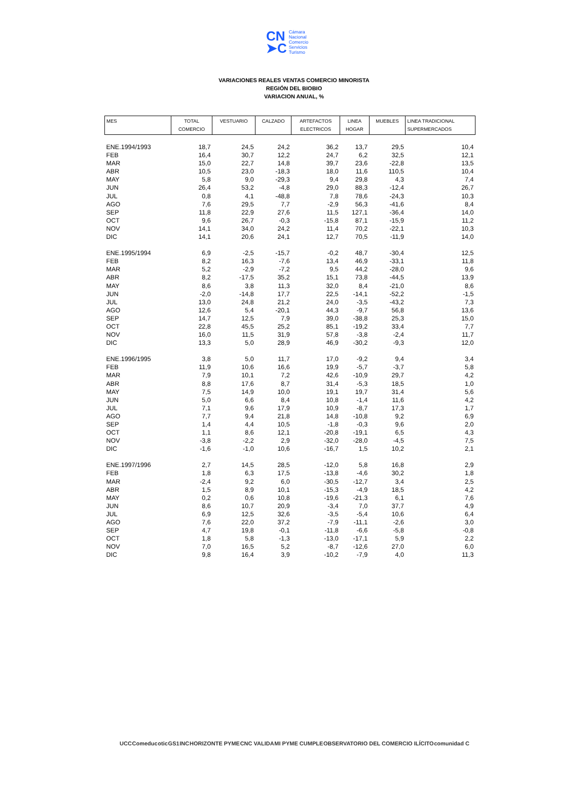CN
➤C
Cámara
Nacional
Comercio
Servicios
Turismo
VARIACIONES REALES VENTAS COMERCIO MINORISTA
REGIÓN DEL BIOBIO
VARIACION ANUAL, %
| MES | TOTAL COMERCIO | VESTUARIO | CALZADO | ARTEFACTOS ELECTRICOS | LINEA HOGAR | MUEBLES | LINEA TRADICIONAL SUPERMERCADOS |
| --- | --- | --- | --- | --- | --- | --- | --- |
| ENE.1994/1993 | 18,7 | 24,5 | 24,2 | 36,2 | 13,7 | 29,5 | 10,4 |
| FEB | 16,4 | 30,7 | 12,2 | 24,7 | 6,2 | 32,5 | 12,1 |
| MAR | 15,0 | 22,7 | 14,8 | 39,7 | 23,6 | -22,8 | 13,5 |
| ABR | 10,5 | 23,0 | -18,3 | 18,0 | 11,6 | 110,5 | 10,4 |
| MAY | 5,8 | 9,0 | -29,3 | 9,4 | 29,8 | 4,3 | 7,4 |
| JUN | 26,4 | 53,2 | -4,8 | 29,0 | 88,3 | -12,4 | 26,7 |
| JUL | 0,8 | 4,1 | -48,8 | 7,8 | 78,6 | -24,3 | 10,3 |
| AGO | 7,6 | 29,5 | 7,7 | -2,9 | 56,3 | -41,6 | 8,4 |
| SEP | 11,8 | 22,9 | 27,6 | 11,5 | 127,1 | -36,4 | 14,0 |
| OCT | 9,6 | 26,7 | -0,3 | -15,8 | 87,1 | -15,9 | 11,2 |
| NOV | 14,1 | 34,0 | 24,2 | 11,4 | 70,2 | -22,1 | 10,3 |
| DIC | 14,1 | 20,6 | 24,1 | 12,7 | 70,5 | -11,9 | 14,0 |
| ENE.1995/1994 | 6,9 | -2,5 | -15,7 | -0,2 | 48,7 | -30,4 | 12,5 |
| FEB | 8,2 | 16,3 | -7,6 | 13,4 | 46,9 | -33,1 | 11,8 |
| MAR | 5,2 | -2,9 | -7,2 | 9,5 | 44,2 | -28,0 | 9,6 |
| ABR | 8,2 | -17,5 | 35,2 | 15,1 | 73,8 | -44,5 | 13,9 |
| MAY | 8,6 | 3,8 | 11,3 | 32,0 | 8,4 | -21,0 | 8,6 |
| JUN | -2,0 | -14,8 | 17,7 | 22,5 | -14,1 | -52,2 | -1,5 |
| JUL | 13,0 | 24,8 | 21,2 | 24,0 | -3,5 | -43,2 | 7,3 |
| AGO | 12,6 | 5,4 | -20,1 | 44,3 | -9,7 | 56,8 | 13,6 |
| SEP | 14,7 | 12,5 | 7,9 | 39,0 | -38,8 | 25,3 | 15,0 |
| OCT | 22,8 | 45,5 | 25,2 | 85,1 | -19,2 | 33,4 | 7,7 |
| NOV | 16,0 | 11,5 | 31,9 | 57,8 | -3,8 | -2,4 | 11,7 |
| DIC | 13,3 | 5,0 | 28,9 | 46,9 | -30,2 | -9,3 | 12,0 |
| ENE.1996/1995 | 3,8 | 5,0 | 11,7 | 17,0 | -9,2 | 9,4 | 3,4 |
| FEB | 11,9 | 10,6 | 16,6 | 19,9 | -5,7 | -3,7 | 5,8 |
| MAR | 7,9 | 10,1 | 7,2 | 42,6 | -10,9 | 29,7 | 4,2 |
| ABR | 8,8 | 17,6 | 8,7 | 31,4 | -5,3 | 18,5 | 1,0 |
| MAY | 7,5 | 14,9 | 10,0 | 19,1 | 19,7 | 31,4 | 5,6 |
| JUN | 5,0 | 6,6 | 8,4 | 10,8 | -1,4 | 11,6 | 4,2 |
| JUL | 7,1 | 9,6 | 17,9 | 10,9 | -8,7 | 17,3 | 1,7 |
| AGO | 7,7 | 9,4 | 21,8 | 14,8 | -10,8 | 9,2 | 6,9 |
| SEP | 1,4 | 4,4 | 10,5 | -1,8 | -0,3 | 9,6 | 2,0 |
| OCT | 1,1 | 8,6 | 12,1 | -20,8 | -19,1 | 6,5 | 4,3 |
| NOV | -3,8 | -2,2 | 2,9 | -32,0 | -28,0 | -4,5 | 7,5 |
| DIC | -1,6 | -1,0 | 10,6 | -16,7 | 1,5 | 10,2 | 2,1 |
| ENE.1997/1996 | 2,7 | 14,5 | 28,5 | -12,0 | 5,8 | 16,8 | 2,9 |
| FEB | 1,8 | 6,3 | 17,5 | -13,8 | -4,6 | 30,2 | 1,8 |
| MAR | -2,4 | 9,2 | 6,0 | -30,5 | -12,7 | 3,4 | 2,5 |
| ABR | 1,5 | 8,9 | 10,1 | -15,3 | -4,9 | 18,5 | 4,2 |
| MAY | 0,2 | 0,6 | 10,8 | -19,6 | -21,3 | 6,1 | 7,6 |
| JUN | 8,6 | 10,7 | 20,9 | -3,4 | 7,0 | 37,7 | 4,9 |
| JUL | 6,9 | 12,5 | 32,6 | -3,5 | -5,4 | 10,6 | 6,4 |
| AGO | 7,6 | 22,0 | 37,2 | -7,9 | -11,1 | -2,6 | 3,0 |
| SEP | 4,7 | 19,8 | -0,1 | -11,8 | -6,6 | -5,8 | -0,8 |
| OCT | 1,8 | 5,8 | -1,3 | -13,0 | -17,1 | 5,9 | 2,2 |
| NOV | 7,0 | 16,5 | 5,2 | -8,7 | -12,6 | 27,0 | 6,0 |
| DIC | 9,8 | 16,4 | 3,9 | -10,2 | -7,9 | 4,0 | 11,3 |
UCC Comeduc otic GS1 INC HORIZONTE PYME CNC VALIDA MI PYME CUMPLE OBSERVATORIO DEL COMERCIO ILÍCITO comunidad C